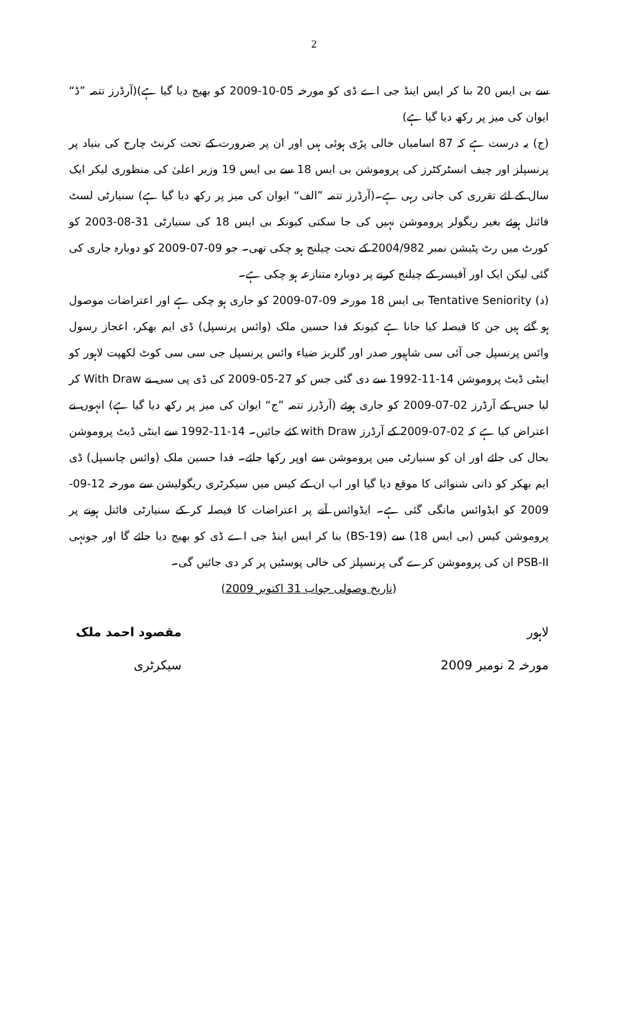2
سے بی ایس 20 بنا کر ایس اینڈ جی اے ڈی کو مورخہ 05-10-2009 کو بھیج دیا گیا ہے)(آرڈرز تتمہ ”ڈ“ ایوان کی میز پر رکھ دیا گیا ہے)
(ج) یہ درست ہے کہ 87 اسامیاں خالی پڑی ہوئی ہیں اور ان پر ضرورت کے تحت کرنٹ چارج کی بنیاد پر پرنسپلز اور چیف انسٹرکٹرز کی پروموشن بی ایس 18 سے بی ایس 19 وزیر اعلیٰ کی منظوری لیکر ایک سال کے لئے تقرری کی جاتی رہی ہے۔(آرڈرز تتمہ ”الف“ ایوان کی میز پر رکھ دیا گیا ہے) سنیارٹی لسٹ فائنل ہوئے بغیر ریگولر پروموشن نہیں کی جا سکتی کیونکہ بی ایس 18 کی سنیارٹی 31-08-2003 کو کورٹ میں رٹ پٹیشن نمبر 2004/982 کے تحت چیلنج ہو چکی تھی۔ جو 09-07-2009 کو دوبارہ جاری کی گئی لیکن ایک اور آفیسر کے چیلنج کرنے پر دوبارہ متنازعہ ہو چکی ہے۔
(د) Tentative Seniority بی ایس 18 مورخہ 09-07-2009 کو جاری ہو چکی ہے اور اعتراضات موصول ہو گئے ہیں جن کا فیصلہ کیا جانا ہے کیونکہ فدا حسین ملک (وائس پرنسپل) ڈی ایم بھکر، اعجاز رسول وائس پرنسپل جی آئی سی شاہپور صدر اور گلریز ضیاء وائس پرنسپل جی سی سی کوٹ لکھپت لاہور کو اینٹی ڈیٹ پروموشن 14-11-1992 سے دی گئی جس کو 27-05-2009 کی ڈی پی سی نے With Draw کر لیا جس کے آرڈرز 02-07-2009 کو جاری ہوئے (آرڈرز تتمہ ”ج“ ایوان کی میز پر رکھ دیا گیا ہے) انہوں نے اعتراض کیا ہے کہ 02-07-2009 کے آرڈرز with Draw کئے جائیں۔ 14-11-1992 سے اینٹی ڈیٹ پروموشن بحال کی جائے اور ان کو سنیارٹی میں پروموشن سے اوپر رکھا جائے۔ فدا حسین ملک (وائس چانسپل) ڈی ایم بھکر کو ذاتی شنوائی کا موقع دیا گیا اور اب ان کے کیس میں سیکرٹری ریگولیشن سے مورخہ 12-09-2009 کو ایڈوائس مانگی گئی ہے۔ ایڈوائس آنے پر اعتراضات کا فیصلہ کر کے سنیارٹی فائنل ہونے پر پروموشن کیس (بی ایس 18) سے (BS-19) بنا کر ایس اینڈ جی اے ڈی کو بھیج دیا جائے گا اور جونہی PSB-II ان کی پروموشن کرے گی پرنسپلز کی خالی پوسٹیں پر کر دی جائیں گی۔
(تاریخ وصولی جواب 31 اکتوبر 2009)
لاہور
مورخہ 2 نومبر 2009
مقصود احمد ملک
سیکرٹری